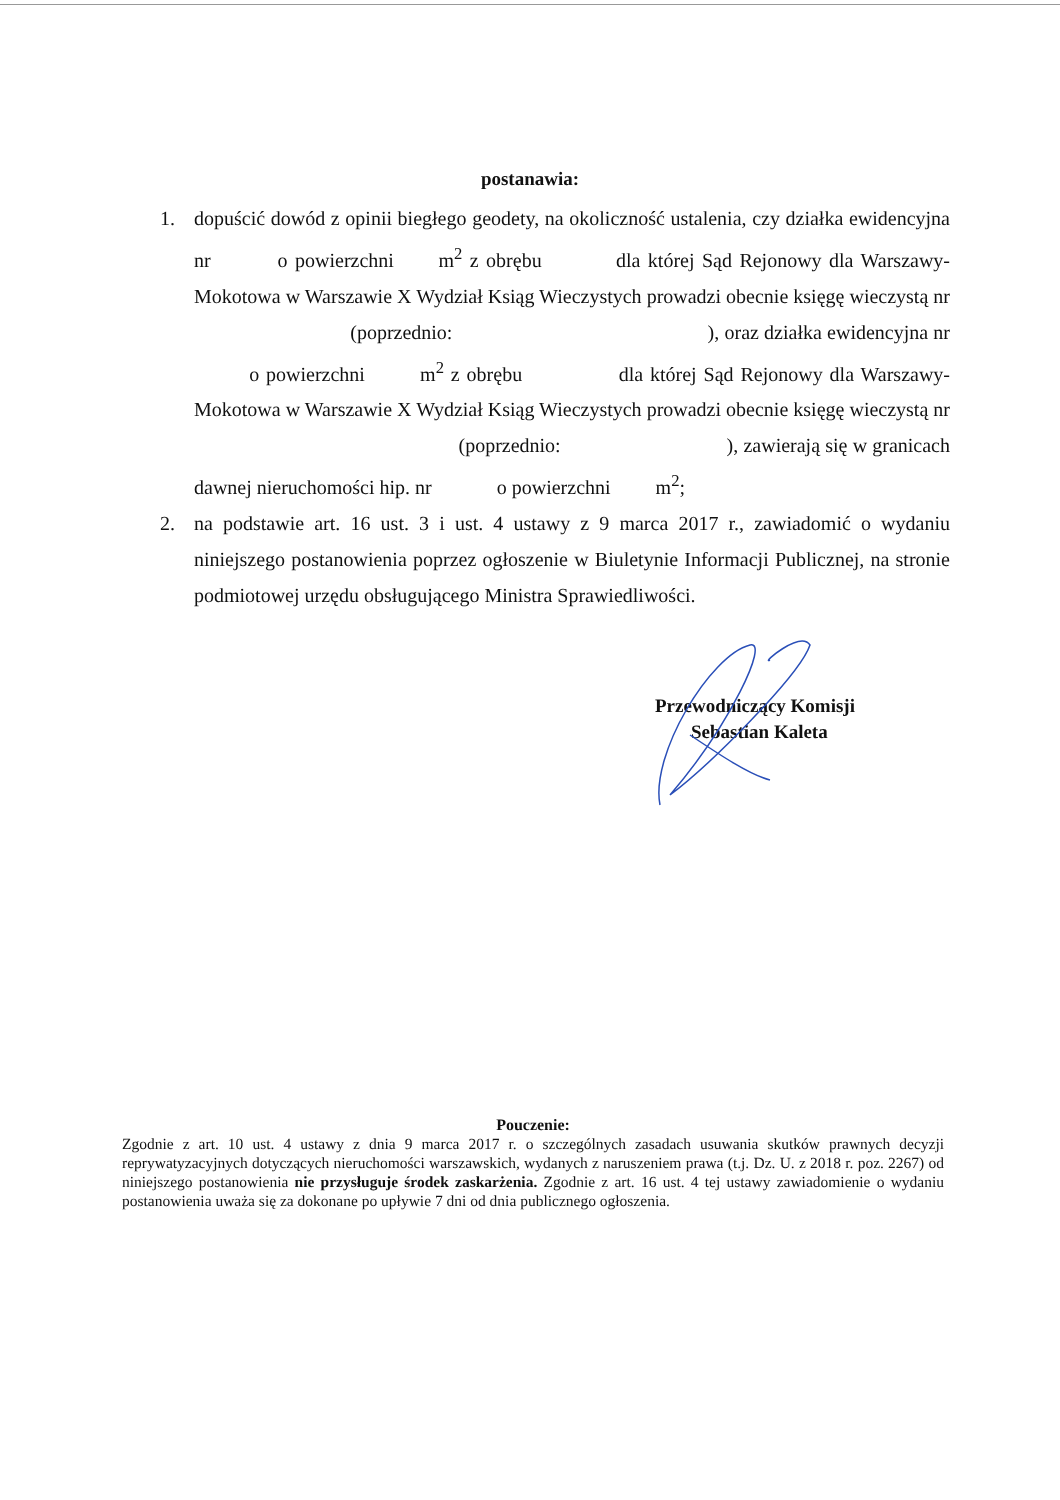postanawia:
1. dopuścić dowód z opinii biegłego geodety, na okoliczność ustalenia, czy działka ewidencyjna nr o powierzchni m<sup>2</sup> z obrębu dla której Sąd Rejonowy dla Warszawy-Mokotowa w Warszawie X Wydział Ksiąg Wieczystych prowadzi obecnie księgę wieczystą nr (poprzednio: ), oraz działka ewidencyjna nr o powierzchni m<sup>2</sup> z obrębu dla której Sąd Rejonowy dla Warszawy-Mokotowa w Warszawie X Wydział Ksiąg Wieczystych prowadzi obecnie księgę wieczystą nr (poprzednio: ), zawierają się w granicach dawnej nieruchomości hip. nr o powierzchni m<sup>2</sup>;
2. na podstawie art. 16 ust. 3 i ust. 4 ustawy z 9 marca 2017 r., zawiadomić o wydaniu niniejszego postanowienia poprzez ogłoszenie w Biuletynie Informacji Publicznej, na stronie podmiotowej urzędu obsługującego Ministra Sprawiedliwości.
Przewodniczący Komisji
Sebastian Kaleta
Pouczenie:
Zgodnie z art. 10 ust. 4 ustawy z dnia 9 marca 2017 r. o szczególnych zasadach usuwania skutków prawnych decyzji reprywatyzacyjnych dotyczących nieruchomości warszawskich, wydanych z naruszeniem prawa (t.j. Dz. U. z 2018 r. poz. 2267) od niniejszego postanowienia nie przysługuje środek zaskarżenia. Zgodnie z art. 16 ust. 4 tej ustawy zawiadomienie o wydaniu postanowienia uważa się za dokonane po upływie 7 dni od dnia publicznego ogłoszenia.